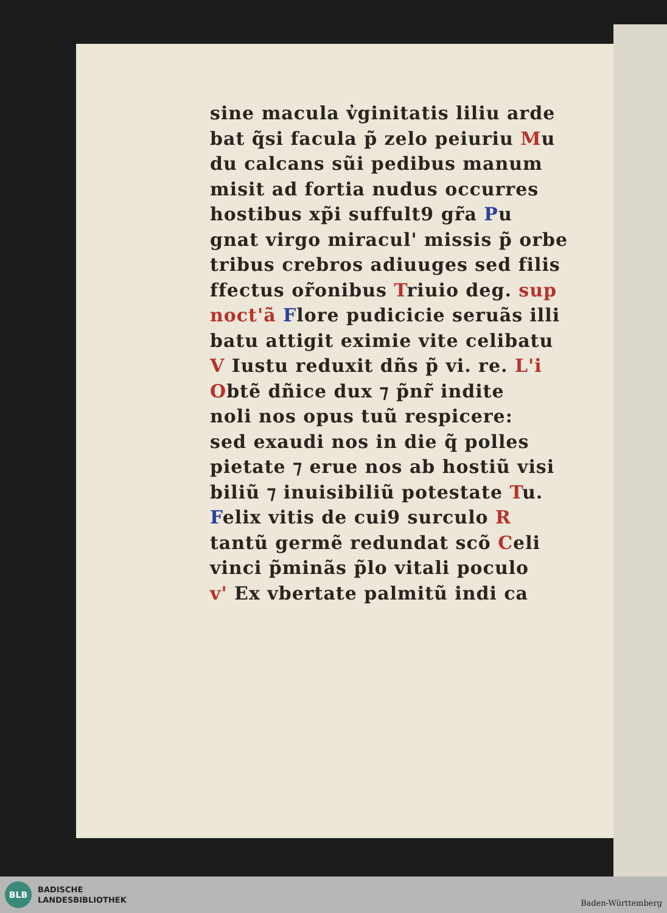sine macula v̓ginitatis liliu arde
bat q̃si facula p̃ zelo peiuriu Mu
du calcans sũi pedibus manum
misit ad fortia nudus occurres
hostibus xp̃i suffult9 gr̃a Pu
gnat virgo miracul' missis p̃ orbe
tribus crebros adiuuges sed filis
ffectus or̃onibus Triuio deg. sup
noct'ã Flore pudicicie seruãs illi
batu attigit eximie vite celibatu
V Iustu reduxit dñs p̃ vi. re. L'i
Obtẽ dñice dux ⁊ p̃nr̃ indite
noli nos opus tuũ respicere:
sed exaudi nos in die q̃ polles
pietate ⁊ erue nos ab hostiũ visi
biliũ ⁊ inuisibiliũ potestate Tu.
Felix vitis de cui9 surculo R
tantũ germẽ redundat scõ Celi
vinci p̃minãs p̃lo vitali poculo
v' Ex vbertate palmitũ indi ca
BLB
BADISCHE
LANDESBIBLIOTHEK
Baden-Württemberg